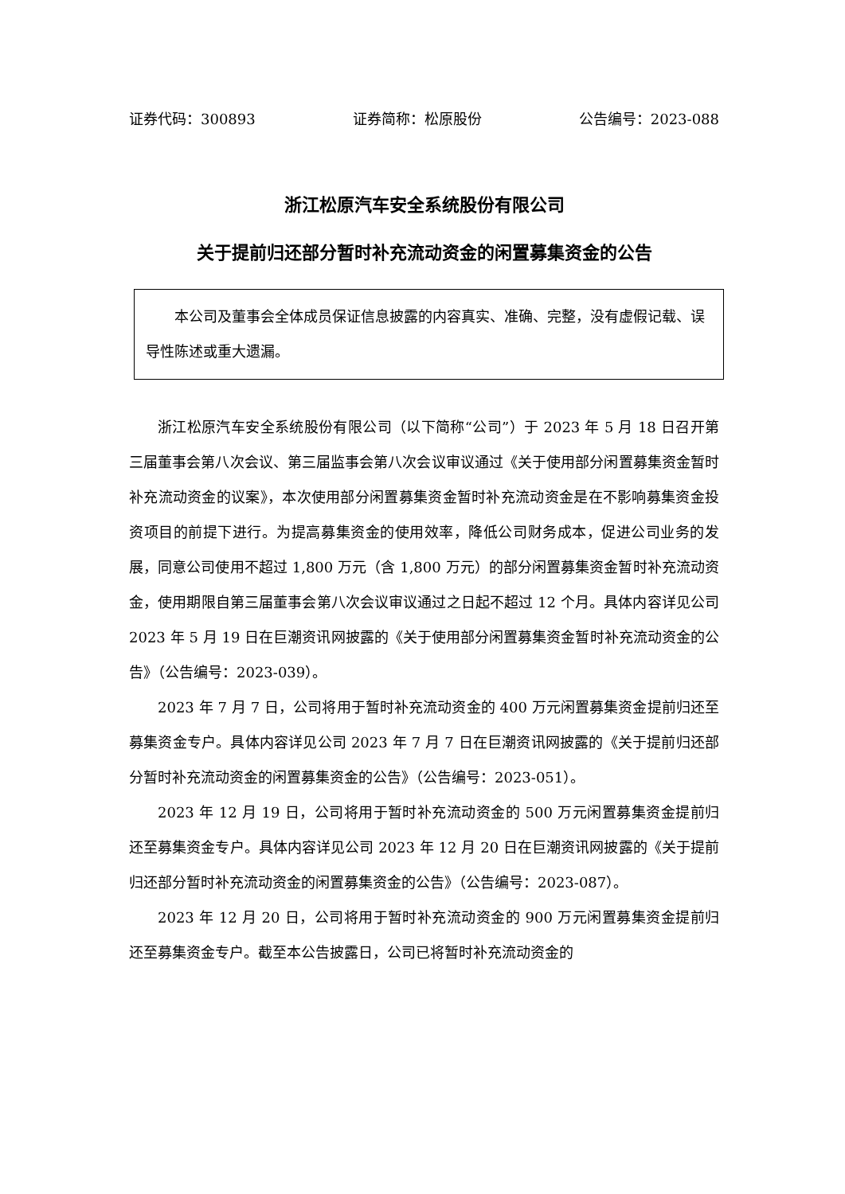证券代码：300893 证券简称：松原股份 公告编号：2023-088
浙江松原汽车安全系统股份有限公司
关于提前归还部分暂时补充流动资金的闲置募集资金的公告
  本公司及董事会全体成员保证信息披露的内容真实、准确、完整，没有虚假记载、误导性陈述或重大遗漏。
浙江松原汽车安全系统股份有限公司（以下简称“公司”）于 2023 年 5 月 18 日召开第三届董事会第八次会议、第三届监事会第八次会议审议通过《关于使用部分闲置募集资金暂时补充流动资金的议案》，本次使用部分闲置募集资金暂时补充流动资金是在不影响募集资金投资项目的前提下进行。为提高募集资金的使用效率，降低公司财务成本，促进公司业务的发展，同意公司使用不超过 1,800 万元（含 1,800 万元）的部分闲置募集资金暂时补充流动资金，使用期限自第三届董事会第八次会议审议通过之日起不超过 12 个月。具体内容详见公司 2023 年 5 月 19 日在巨潮资讯网披露的《关于使用部分闲置募集资金暂时补充流动资金的公告》（公告编号：2023-039）。
2023 年 7 月 7 日，公司将用于暂时补充流动资金的 400 万元闲置募集资金提前归还至募集资金专户。具体内容详见公司 2023 年 7 月 7 日在巨潮资讯网披露的《关于提前归还部分暂时补充流动资金的闲置募集资金的公告》（公告编号：2023-051）。
2023 年 12 月 19 日，公司将用于暂时补充流动资金的 500 万元闲置募集资金提前归还至募集资金专户。具体内容详见公司 2023 年 12 月 20 日在巨潮资讯网披露的《关于提前归还部分暂时补充流动资金的闲置募集资金的公告》（公告编号：2023-087）。
2023 年 12 月 20 日，公司将用于暂时补充流动资金的 900 万元闲置募集资金提前归还至募集资金专户。截至本公告披露日，公司已将暂时补充流动资金的